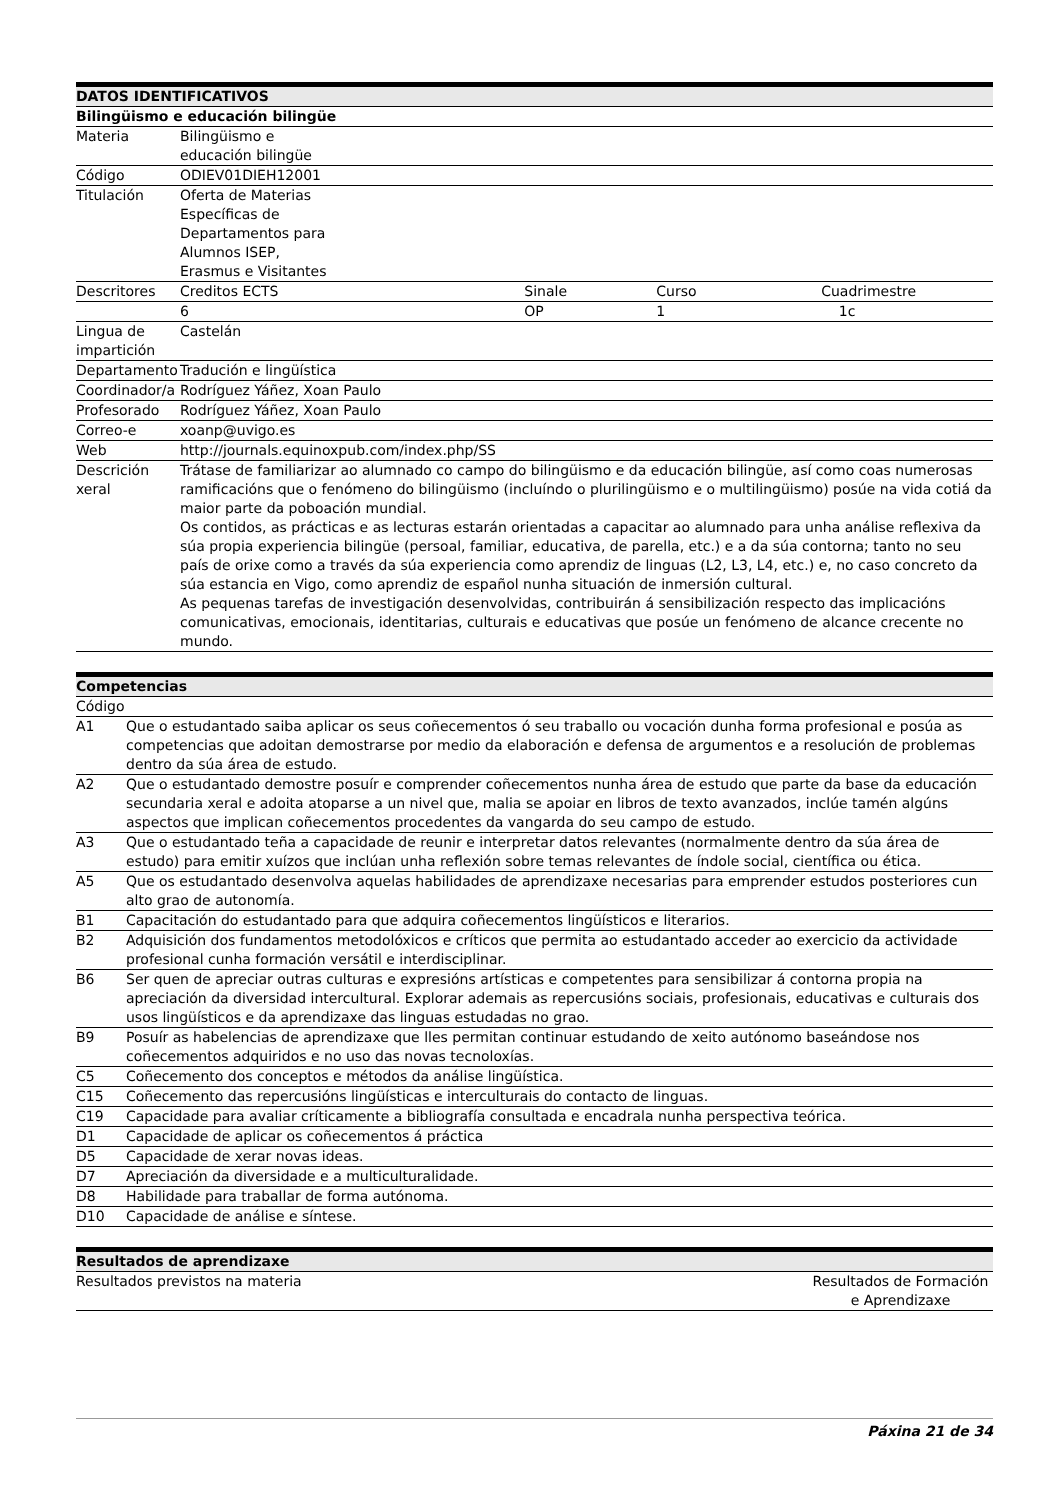| DATOS IDENTIFICATIVOS | | | | |
| --- | --- | --- | --- | --- |
| Bilingüismo e educación bilingüe | | | | |
| Materia | Bilingüismo e educación bilingüe | | | |
| Código | ODIEV01DIEH12001 | | | |
| Titulación | Oferta de Materias Específicas de Departamentos para Alumnos ISEP, Erasmus e Visitantes | | | |
| Descritores | Creditos ECTS | | Sinale | Curso Cuadrimestre |
| | 6 | | OP | 1 1c |
| Lingua de impartición | Castelán | | | |
| Departamento | Tradución e lingüística | | | |
| Coordinador/a | Rodríguez Yáñez, Xoan Paulo | | | |
| Profesorado | Rodríguez Yáñez, Xoan Paulo | | | |
| Correo-e | xoanp@uvigo.es | | | |
| Web | http://journals.equinoxpub.com/index.php/SS | | | |
| Descrición xeral | Trátase de familiarizar ao alumnado co campo do bilingüismo e da educación bilingüe, así como coas numerosas ramificacións que o fenómeno do bilingüismo (incluíndo o plurilingüismo e o multilingüismo) posúe na vida cotiá da maior parte da poboación mundial. Os contidos, as prácticas e as lecturas estarán orientadas a capacitar ao alumnado para unha análise reflexiva da súa propia experiencia bilingüe (persoal, familiar, educativa, de parella, etc.) e a da súa contorna; tanto no seu país de orixe como a través da súa experiencia como aprendiz de linguas (L2, L3, L4, etc.) e, no caso concreto da súa estancia en Vigo, como aprendiz de español nunha situación de inmersión cultural. As pequenas tarefas de investigación desenvolvidas, contribuirán á sensibilización respecto das implicacións comunicativas, emocionais, identitarias, culturais e educativas que posúe un fenómeno de alcance crecente no mundo. | | | |
| Competencias | |
| --- | --- |
| Código | |
| A1 | Que o estudantado saiba aplicar os seus coñecementos ó seu traballo ou vocación dunha forma profesional e posúa as competencias que adoitan demostrarse por medio da elaboración e defensa de argumentos e a resolución de problemas dentro da súa área de estudo. |
| A2 | Que o estudantado demostre posuír e comprender coñecementos nunha área de estudo que parte da base da educación secundaria xeral e adoita atoparse a un nivel que, malia se apoiar en libros de texto avanzados, inclúe tamén algúns aspectos que implican coñecementos procedentes da vangarda do seu campo de estudo. |
| A3 | Que o estudantado teña a capacidade de reunir e interpretar datos relevantes (normalmente dentro da súa área de estudo) para emitir xuízos que inclúan unha reflexión sobre temas relevantes de índole social, científica ou ética. |
| A5 | Que os estudantado desenvolva aquelas habilidades de aprendizaxe necesarias para emprender estudos posteriores cun alto grao de autonomía. |
| B1 | Capacitación do estudantado para que adquira coñecementos lingüísticos e literarios. |
| B2 | Adquisición dos fundamentos metodolóxicos e críticos que permita ao estudantado acceder ao exercicio da actividade profesional cunha formación versátil e interdisciplinar. |
| B6 | Ser quen de apreciar outras culturas e expresións artísticas e competentes para sensibilizar á contorna propia na apreciación da diversidad intercultural. Explorar ademais as repercusións sociais, profesionais, educativas e culturais dos usos lingüísticos e da aprendizaxe das linguas estudadas no grao. |
| B9 | Posuír as habelencias de aprendizaxe que lles permitan continuar estudando de xeito autónomo baseándose nos coñecementos adquiridos e no uso das novas tecnoloxías. |
| C5 | Coñecemento dos conceptos e métodos da análise lingüística. |
| C15 | Coñecemento das repercusións lingüísticas e interculturais do contacto de linguas. |
| C19 | Capacidade para avaliar críticamente a bibliografía consultada e encadrala nunha perspectiva teórica. |
| D1 | Capacidade de aplicar os coñecementos á práctica |
| D5 | Capacidade de xerar novas ideas. |
| D7 | Apreciación da diversidade e a multiculturalidade. |
| D8 | Habilidade para traballar de forma autónoma. |
| D10 | Capacidade de análise e síntese. |
| Resultados de aprendizaxe | |
| --- | --- |
| Resultados previstos na materia | Resultados de Formación e Aprendizaxe |
Páxina 21 de 34